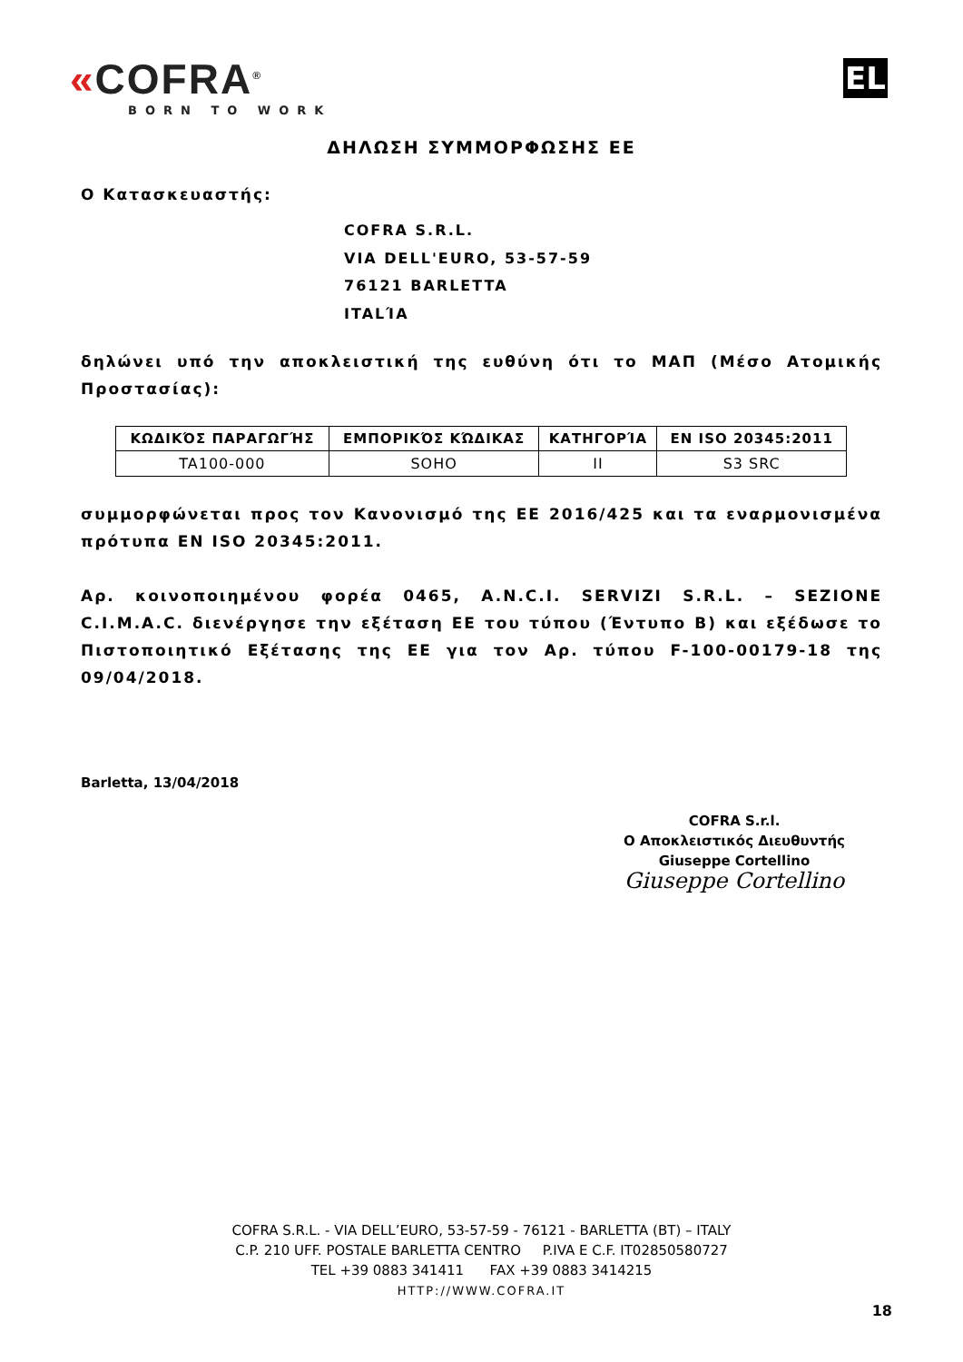«COFRA<sup>®</sup>
BORN TO WORK
EL
ΔΗΛΩΣΗ ΣΥΜΜΟΡΦΩΣΗΣ ΕΕ
Ο Κατασκευαστής:
COFRA S.R.L.
VIA DELL'EURO, 53-57-59
76121 BARLETTA
ITALΊA
δηλώνει υπό την αποκλειστική της ευθύνη ότι το ΜΑΠ (Μέσο Ατομικής Προστασίας):
| ΚΩΔΙΚΌΣ ΠΑΡΑΓΩΓΉΣ | ΕΜΠΟΡΙΚΌΣ ΚΏΔΙΚΑΣ | ΚΑΤΗΓΟΡΊΑ | EN ISO 20345:2011 |
| --- | --- | --- | --- |
| TA100-000 | SOHO | II | S3 SRC |
συμμορφώνεται προς τον Κανονισμό της ΕΕ 2016/425 και τα εναρμονισμένα πρότυπα EN ISO 20345:2011.
Αρ. κοινοποιημένου φορέα 0465, A.N.C.I. SERVIZI S.R.L. – SEZIONE C.I.M.A.C. διενέργησε την εξέταση ΕΕ του τύπου (Έντυπο Β) και εξέδωσε το Πιστοποιητικό Εξέτασης της ΕΕ για τον Αρ. τύπου F-100-00179-18 της 09/04/2018.
Barletta, 13/04/2018
COFRA S.r.l.
Ο Αποκλειστικός Διευθυντής
Giuseppe Cortellino
Giuseppe Cortellino
COFRA S.R.L. - VIA DELL’EURO, 53-57-59 - 76121 - BARLETTA (BT) – ITALY
C.P. 210 UFF. POSTALE BARLETTA CENTRO P.IVA E C.F. IT02850580727
TEL +39 0883 341411 FAX +39 0883 3414215
HTTP://WWW.COFRA.IT
18